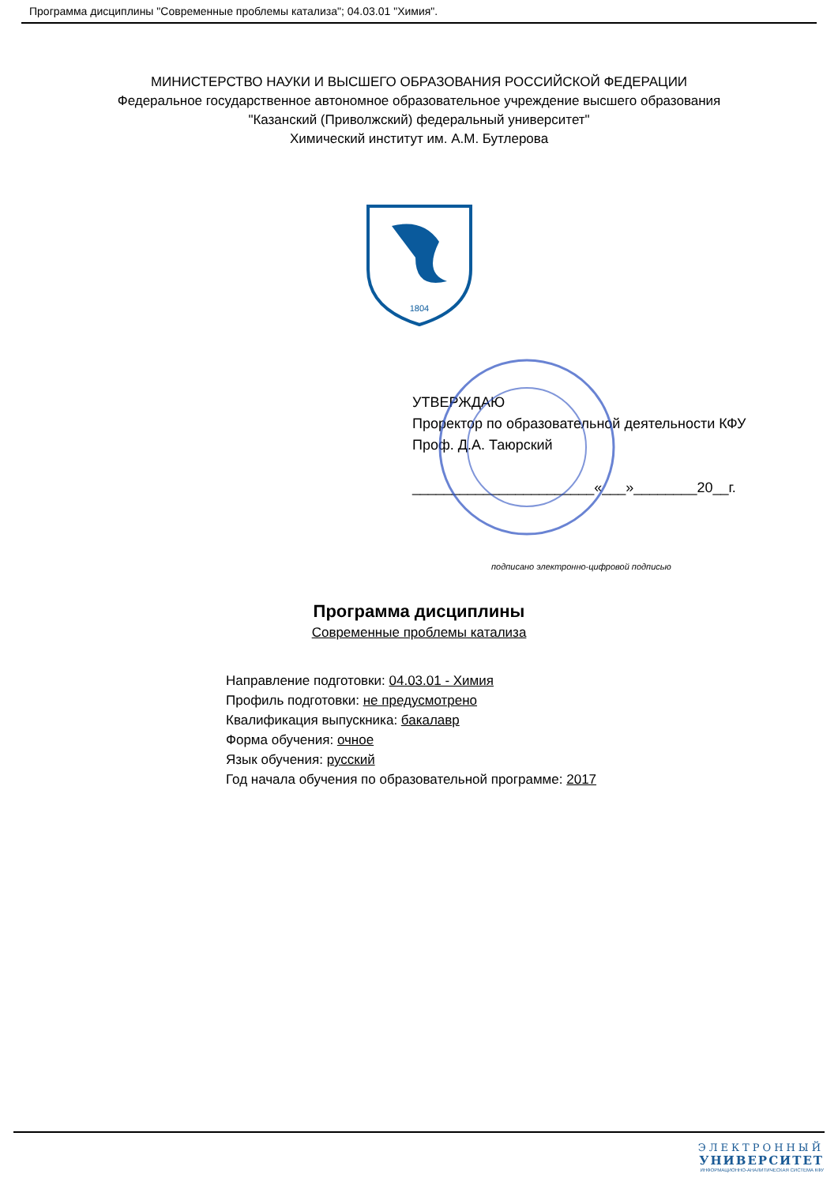Программа дисциплины "Современные проблемы катализа"; 04.03.01 "Химия".
МИНИСТЕРСТВО НАУКИ И ВЫСШЕГО ОБРАЗОВАНИЯ РОССИЙСКОЙ ФЕДЕРАЦИИ
Федеральное государственное автономное образовательное учреждение высшего образования
"Казанский (Приволжский) федеральный университет"
Химический институт им. А.М. Бутлерова
1804
УТВЕРЖДАЮ
Проректор по образовательной деятельности КФУ
Проф. Д.А. Таюрский
_______________________«___»________20__г.
подписано электронно-цифровой подписью
Программа дисциплины
Современные проблемы катализа
Направление подготовки: 04.03.01 - Химия
Профиль подготовки: не предусмотрено
Квалификация выпускника: бакалавр
Форма обучения: очное
Язык обучения: русский
Год начала обучения по образовательной программе: 2017
ЭЛЕКТРОННЫЙ
УНИВЕРСИТЕТ
ИНФОРМАЦИОННО-АНАЛИТИЧЕСКАЯ СИСТЕМА КФУ